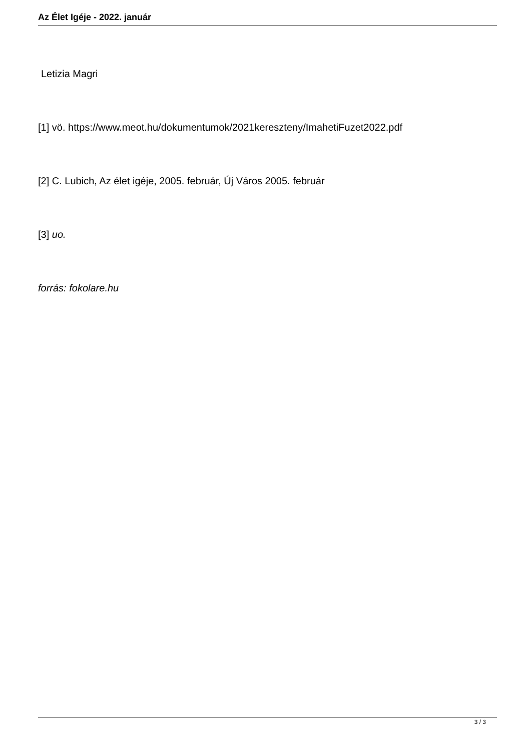Az Élet Igéje - 2022. január
Letizia Magri
[1] vö. https://www.meot.hu/dokumentumok/2021kereszteny/ImahetiFuzet2022.pdf
[2] C. Lubich, Az élet igéje, 2005. február, Új Város 2005. február
[3] uo.
forrás: fokolare.hu
3 / 3